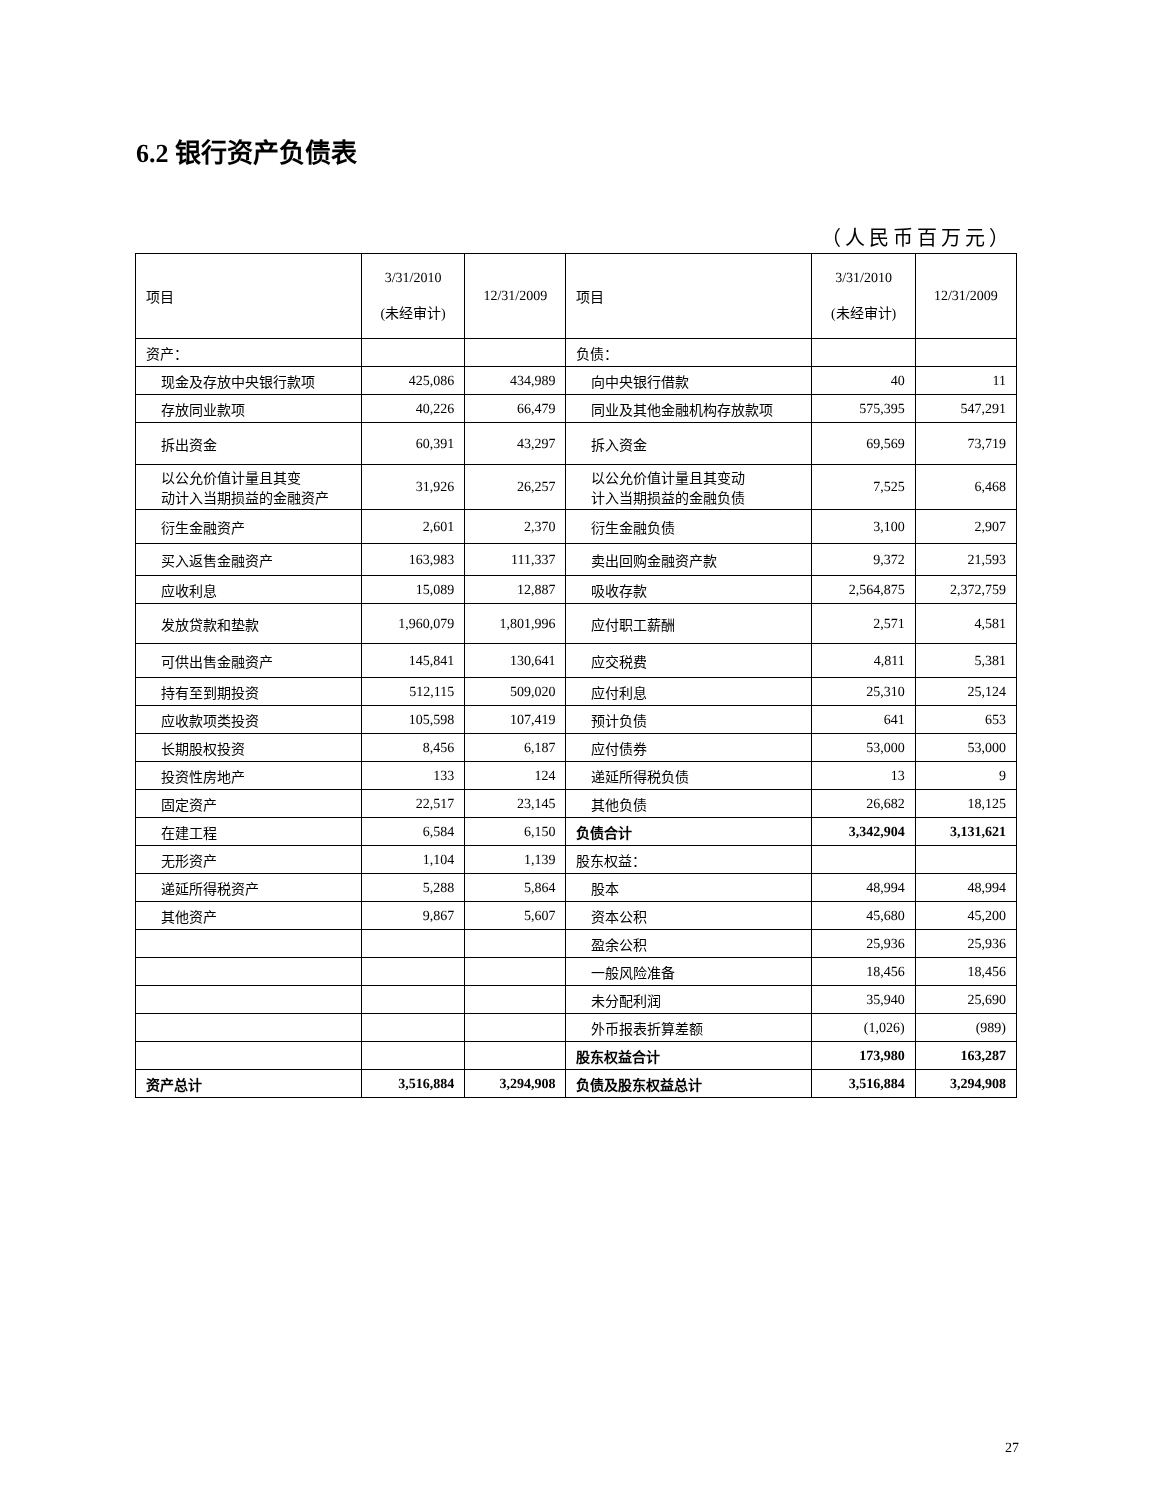6.2 银行资产负债表
（人民币百万元）
| 项目 | 3/31/2010 (未经审计) | 12/31/2009 | 项目 | 3/31/2010 (未经审计) | 12/31/2009 |
| --- | --- | --- | --- | --- | --- |
| 资产： | | | 负债： | | |
| 现金及存放中央银行款项 | 425,086 | 434,989 | 向中央银行借款 | 40 | 11 |
| 存放同业款项 | 40,226 | 66,479 | 同业及其他金融机构存放款项 | 575,395 | 547,291 |
| 拆出资金 | 60,391 | 43,297 | 拆入资金 | 69,569 | 73,719 |
| 以公允价值计量且其变 动计入当期损益的金融资产 | 31,926 | 26,257 | 以公允价值计量且其变动 计入当期损益的金融负债 | 7,525 | 6,468 |
| 衍生金融资产 | 2,601 | 2,370 | 衍生金融负债 | 3,100 | 2,907 |
| 买入返售金融资产 | 163,983 | 111,337 | 卖出回购金融资产款 | 9,372 | 21,593 |
| 应收利息 | 15,089 | 12,887 | 吸收存款 | 2,564,875 | 2,372,759 |
| 发放贷款和垫款 | 1,960,079 | 1,801,996 | 应付职工薪酬 | 2,571 | 4,581 |
| 可供出售金融资产 | 145,841 | 130,641 | 应交税费 | 4,811 | 5,381 |
| 持有至到期投资 | 512,115 | 509,020 | 应付利息 | 25,310 | 25,124 |
| 应收款项类投资 | 105,598 | 107,419 | 预计负债 | 641 | 653 |
| 长期股权投资 | 8,456 | 6,187 | 应付债券 | 53,000 | 53,000 |
| 投资性房地产 | 133 | 124 | 递延所得税负债 | 13 | 9 |
| 固定资产 | 22,517 | 23,145 | 其他负债 | 26,682 | 18,125 |
| 在建工程 | 6,584 | 6,150 | 负债合计 | 3,342,904 | 3,131,621 |
| 无形资产 | 1,104 | 1,139 | 股东权益： | | |
| 递延所得税资产 | 5,288 | 5,864 | 股本 | 48,994 | 48,994 |
| 其他资产 | 9,867 | 5,607 | 资本公积 | 45,680 | 45,200 |
| | | | 盈余公积 | 25,936 | 25,936 |
| | | | 一般风险准备 | 18,456 | 18,456 |
| | | | 未分配利润 | 35,940 | 25,690 |
| | | | 外币报表折算差额 | (1,026) | (989) |
| | | | 股东权益合计 | 173,980 | 163,287 |
| 资产总计 | 3,516,884 | 3,294,908 | 负债及股东权益总计 | 3,516,884 | 3,294,908 |
27